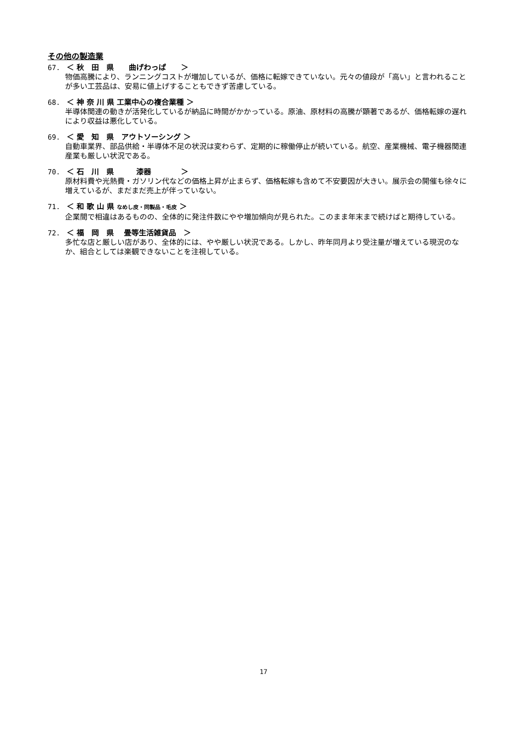その他の製造業
67. ＜ 秋　田　県　　曲げわっぱ　　＞
物価高騰により、ランニングコストが増加しているが、価格に転嫁できていない。元々の値段が「高い」と言われることが多い工芸品は、安易に値上げすることもできず苦慮している。
68. ＜ 神 奈 川 県 工業中心の複合業種 ＞
半導体関連の動きが活発化しているが納品に時間がかかっている。原油、原材料の高騰が顕著であるが、価格転嫁の遅れにより収益は悪化している。
69. ＜ 愛　知　県　アウトソーシング ＞
自動車業界、部品供給・半導体不足の状況は変わらず、定期的に稼働停止が続いている。航空、産業機械、電子機器関連産業も厳しい状況である。
70. ＜ 石　川　県　　　漆器　　　　＞
原材料費や光熱費・ガソリン代などの価格上昇が止まらず、価格転嫁も含めて不安要因が大きい。展示会の開催も徐々に増えているが、まだまだ売上が伴っていない。
71. ＜ 和 歌 山 県 なめし皮・同製品・毛皮 ＞
企業間で相違はあるものの、全体的に発注件数にやや増加傾向が見られた。このまま年末まで続けばと期待している。
72. ＜ 福　岡　県　 畳等生活雑貨品　＞
多忙な店と厳しい店があり、全体的には、やや厳しい状況である。しかし、昨年同月より受注量が増えている現況のなか、組合としては楽観できないことを注視している。
17